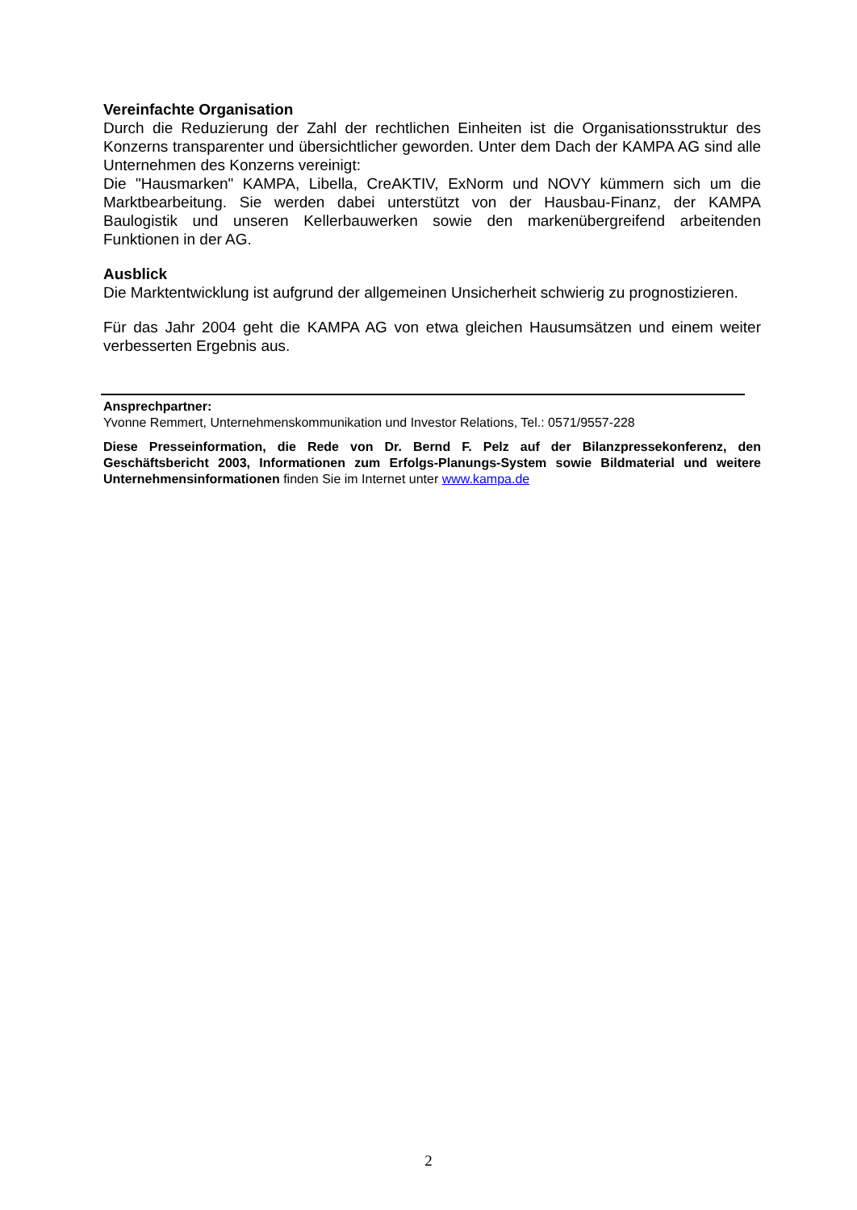Vereinfachte Organisation
Durch die Reduzierung der Zahl der rechtlichen Einheiten ist die Organisationsstruktur des Konzerns transparenter und übersichtlicher geworden. Unter dem Dach der KAMPA AG sind alle Unternehmen des Konzerns vereinigt:
Die "Hausmarken" KAMPA, Libella, CreAKTIV, ExNorm und NOVY kümmern sich um die Marktbearbeitung. Sie werden dabei unterstützt von der Hausbau-Finanz, der KAMPA Baulogistik und unseren Kellerbauwerken sowie den markenübergreifend arbeitenden Funktionen in der AG.
Ausblick
Die Marktentwicklung ist aufgrund der allgemeinen Unsicherheit schwierig zu prognostizieren.
Für das Jahr 2004 geht die KAMPA AG von etwa gleichen Hausumsätzen und einem weiter verbesserten Ergebnis aus.
Ansprechpartner:
Yvonne Remmert, Unternehmenskommunikation und Investor Relations, Tel.: 0571/9557-228
Diese Presseinformation, die Rede von Dr. Bernd F. Pelz auf der Bilanzpressekonferenz, den Geschäftsbericht 2003, Informationen zum Erfolgs-Planungs-System sowie Bildmaterial und weitere Unternehmensinformationen finden Sie im Internet unter www.kampa.de
2